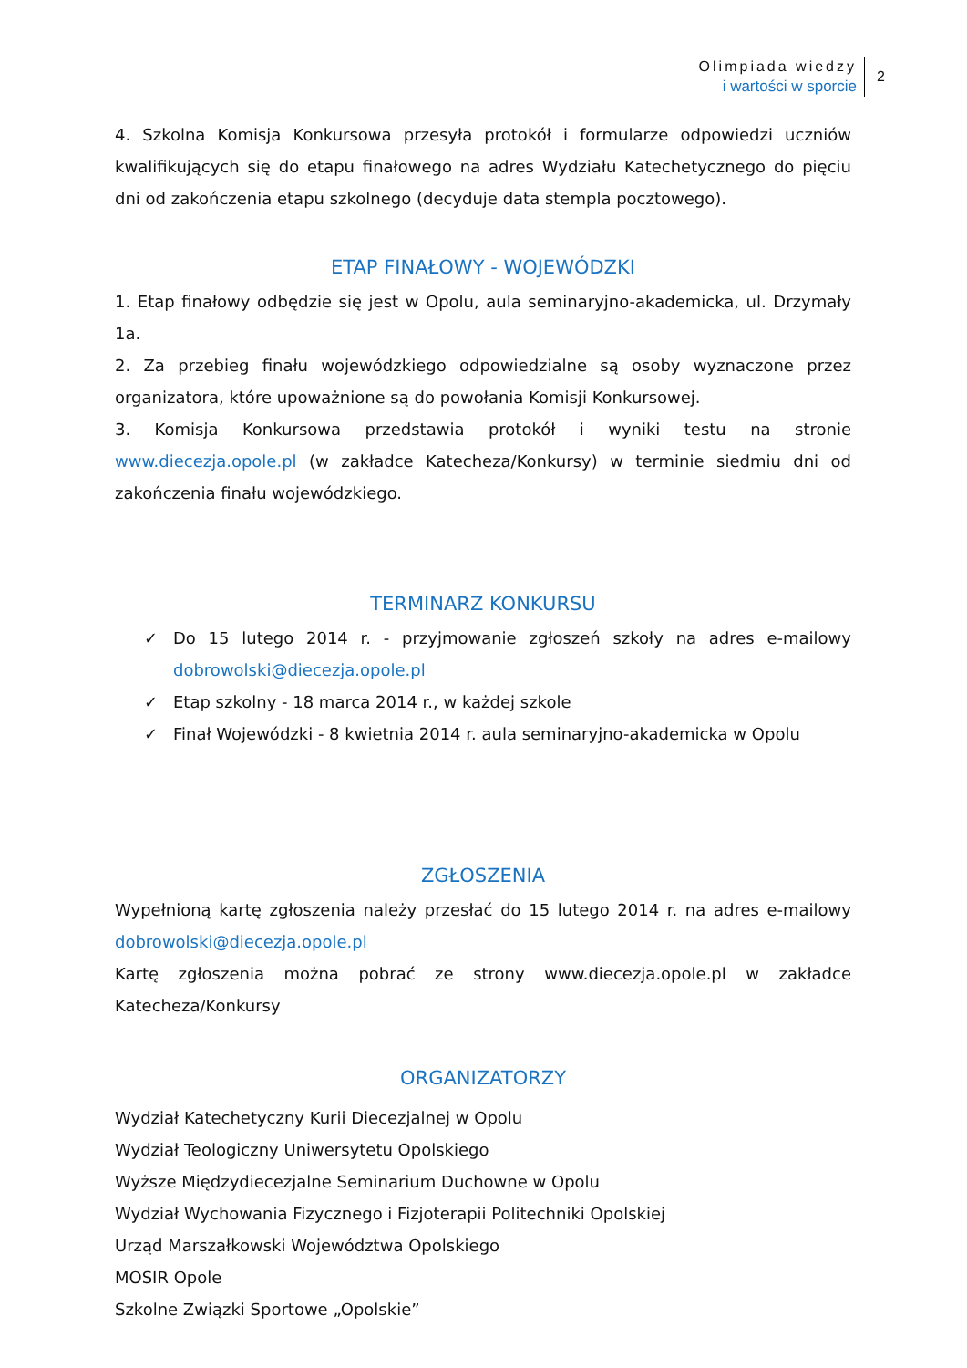Olimpiada wiedzy
i wartości w sporcie
2
4. Szkolna Komisja Konkursowa przesyła protokół i formularze odpowiedzi uczniów kwalifikujących się do etapu finałowego na adres Wydziału Katechetycznego do pięciu dni od zakończenia etapu szkolnego (decyduje data stempla pocztowego).
ETAP FINAŁOWY - WOJEWÓDZKI
1. Etap finałowy odbędzie się jest w Opolu, aula seminaryjno-akademicka, ul. Drzymały 1a.
2. Za przebieg finału wojewódzkiego odpowiedzialne są osoby wyznaczone przez organizatora, które upoważnione są do powołania Komisji Konkursowej.
3. Komisja Konkursowa przedstawia protokół i wyniki testu na stronie www.diecezja.opole.pl (w zakładce Katecheza/Konkursy) w terminie siedmiu dni od zakończenia finału wojewódzkiego.
TERMINARZ KONKURSU
✓ Do 15 lutego 2014 r. - przyjmowanie zgłoszeń szkoły na adres e-mailowy dobrowolski@diecezja.opole.pl
✓ Etap szkolny - 18 marca 2014 r., w każdej szkole
✓ Finał Wojewódzki - 8 kwietnia 2014 r. aula seminaryjno-akademicka w Opolu
ZGŁOSZENIA
Wypełnioną kartę zgłoszenia należy przesłać do 15 lutego 2014 r. na adres e-mailowy dobrowolski@diecezja.opole.pl
Kartę zgłoszenia można pobrać ze strony www.diecezja.opole.pl w zakładce Katecheza/Konkursy
ORGANIZATORZY
Wydział Katechetyczny Kurii Diecezjalnej w Opolu
Wydział Teologiczny Uniwersytetu Opolskiego
Wyższe Międzydiecezjalne Seminarium Duchowne w Opolu
Wydział Wychowania Fizycznego i Fizjoterapii Politechniki Opolskiej
Urząd Marszałkowski Województwa Opolskiego
MOSIR Opole
Szkolne Związki Sportowe „Opolskie”